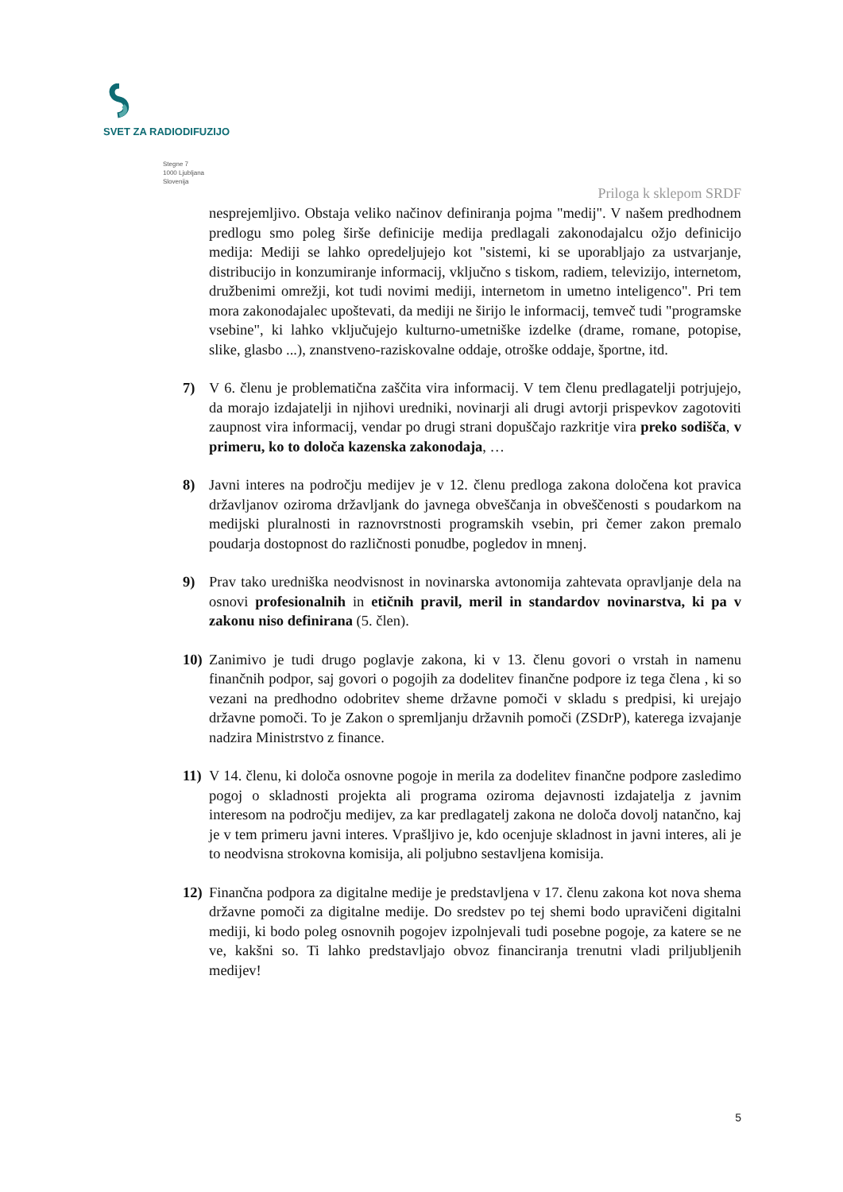SVET ZA RADIODIFUZIJO
Stegne 7
1000 Ljubljana
Slovenija
Priloga k sklepom SRDF
nesprejemljivo. Obstaja veliko načinov definiranja pojma "medij". V našem predhodnem predlogu smo poleg širše definicije medija predlagali zakonodajalcu ožjo definicijo medija: Mediji se lahko opredeljujejo kot "sistemi, ki se uporabljajo za ustvarjanje, distribucijo in konzumiranje informacij, vključno s tiskom, radiem, televizijo, internetom, družbenimi omrežji, kot tudi novimi mediji, internetom in umetno inteligenco". Pri tem mora zakonodajalec upoštevati, da mediji ne širijo le informacij, temveč tudi "programske vsebine", ki lahko vključujejo kulturno-umetniške izdelke (drame, romane, potopise, slike, glasbo ...), znanstveno-raziskovalne oddaje, otroške oddaje, športne, itd.
7) V 6. členu je problematična zaščita vira informacij. V tem členu predlagatelji potrjujejo, da morajo izdajatelji in njihovi uredniki, novinarji ali drugi avtorji prispevkov zagotoviti zaupnost vira informacij, vendar po drugi strani dopuščajo razkritje vira preko sodišča, v primeru, ko to določa kazenska zakonodaja, …
8) Javni interes na področju medijev je v 12. členu predloga zakona določena kot pravica državljanov oziroma državljank do javnega obveščanja in obveščenosti s poudarkom na medijski pluralnosti in raznovrstnosti programskih vsebin, pri čemer zakon premalo poudarja dostopnost do različnosti ponudbe, pogledov in mnenj.
9) Prav tako uredniška neodvisnost in novinarska avtonomija zahtevata opravljanje dela na osnovi profesionalnih in etičnih pravil, meril in standardov novinarstva, ki pa v zakonu niso definirana (5. člen).
10) Zanimivo je tudi drugo poglavje zakona, ki v 13. členu govori o vrstah in namenu finančnih podpor, saj govori o pogojih za dodelitev finančne podpore iz tega člena , ki so vezani na predhodno odobritev sheme državne pomoči v skladu s predpisi, ki urejajo državne pomoči. To je Zakon o spremljanju državnih pomoči (ZSDrP), katerega izvajanje nadzira Ministrstvo z finance.
11) V 14. členu, ki določa osnovne pogoje in merila za dodelitev finančne podpore zasledimo pogoj o skladnosti projekta ali programa oziroma dejavnosti izdajatelja z javnim interesom na področju medijev, za kar predlagatelj zakona ne določa dovolj natančno, kaj je v tem primeru javni interes. Vprašljivo je, kdo ocenjuje skladnost in javni interes, ali je to neodvisna strokovna komisija, ali poljubno sestavljena komisija.
12) Finančna podpora za digitalne medije je predstavljena v 17. členu zakona kot nova shema državne pomoči za digitalne medije. Do sredstev po tej shemi bodo upravičeni digitalni mediji, ki bodo poleg osnovnih pogojev izpolnjevali tudi posebne pogoje, za katere se ne ve, kakšni so. Ti lahko predstavljajo obvoz financiranja trenutni vladi priljubljenih medijev!
5